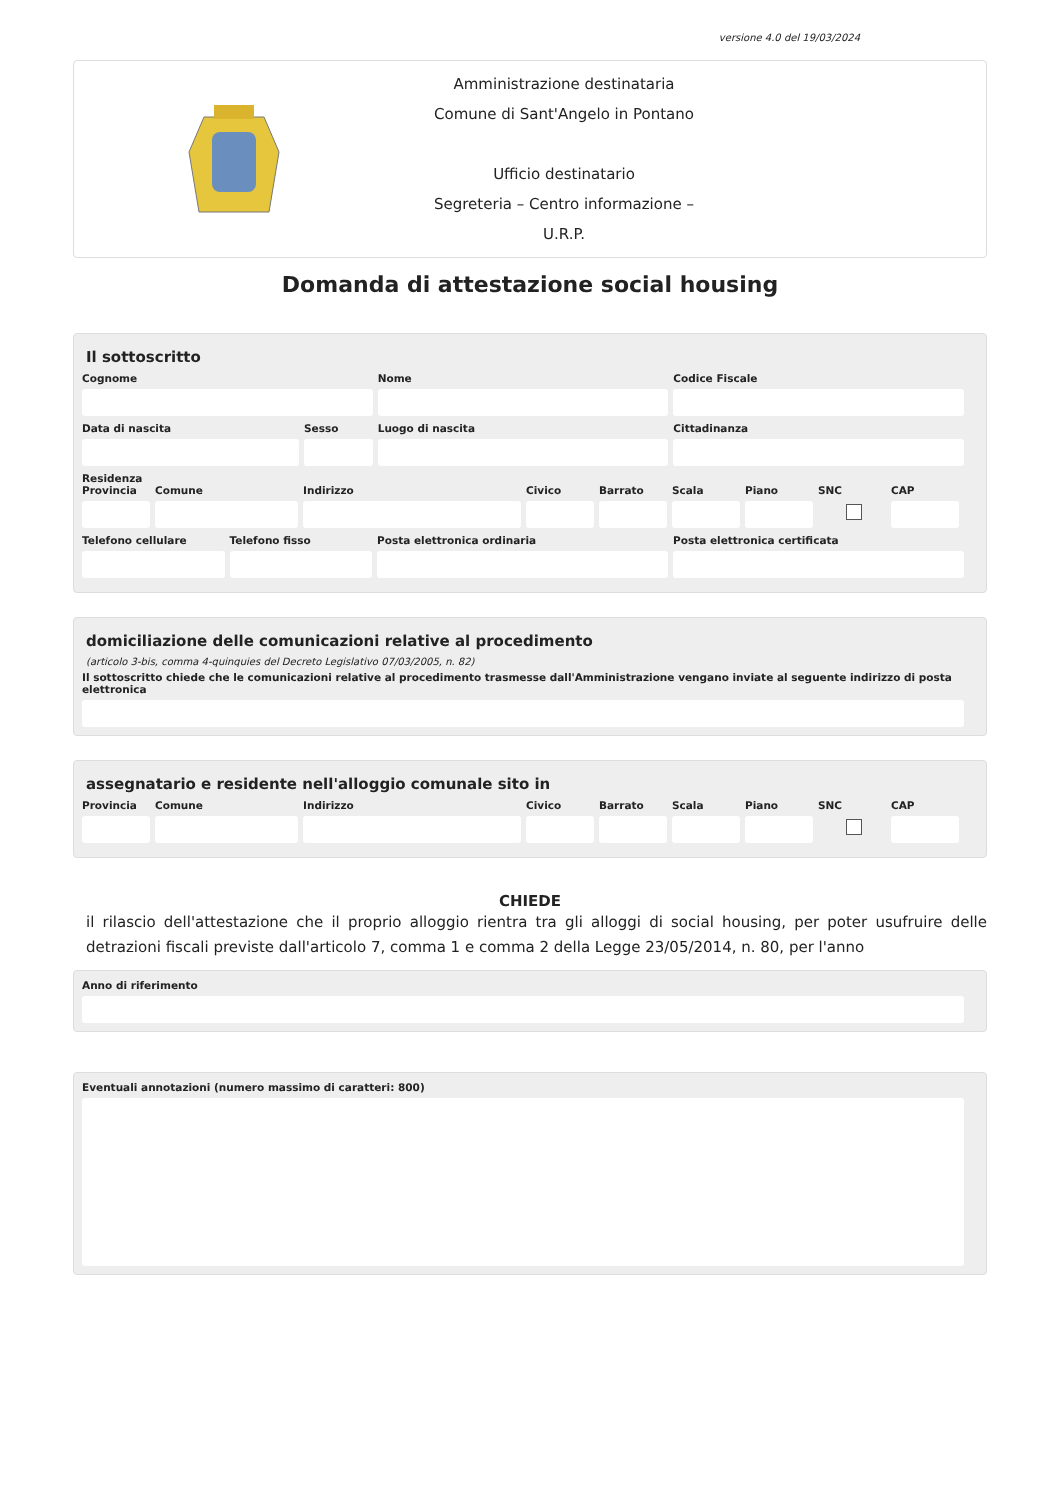versione 4.0 del 19/03/2024
Amministrazione destinataria
Comune di Sant'Angelo in Pontano
Ufficio destinatario
Segreteria – Centro informazione –
U.R.P.
Domanda di attestazione social housing
Il sottoscritto
Cognome Nome Codice Fiscale
Data di nascita Sesso Luogo di nascita Cittadinanza
Residenza
Provincia Comune Indirizzo Civico Barrato Scala Piano SNC CAP
Telefono cellulare Telefono fisso Posta elettronica ordinaria Posta elettronica certificata
domiciliazione delle comunicazioni relative al procedimento
(articolo 3-bis, comma 4-quinquies del Decreto Legislativo 07/03/2005, n. 82)
Il sottoscritto chiede che le comunicazioni relative al procedimento trasmesse dall'Amministrazione vengano inviate al seguente indirizzo di posta elettronica
assegnatario e residente nell'alloggio comunale sito in
Provincia Comune Indirizzo Civico Barrato Scala Piano SNC CAP
CHIEDE
il rilascio dell'attestazione che il proprio alloggio rientra tra gli alloggi di social housing, per poter usufruire delle detrazioni fiscali previste dall'articolo 7, comma 1 e comma 2 della Legge 23/05/2014, n. 80, per l'anno
Anno di riferimento
Eventuali annotazioni (numero massimo di caratteri: 800)